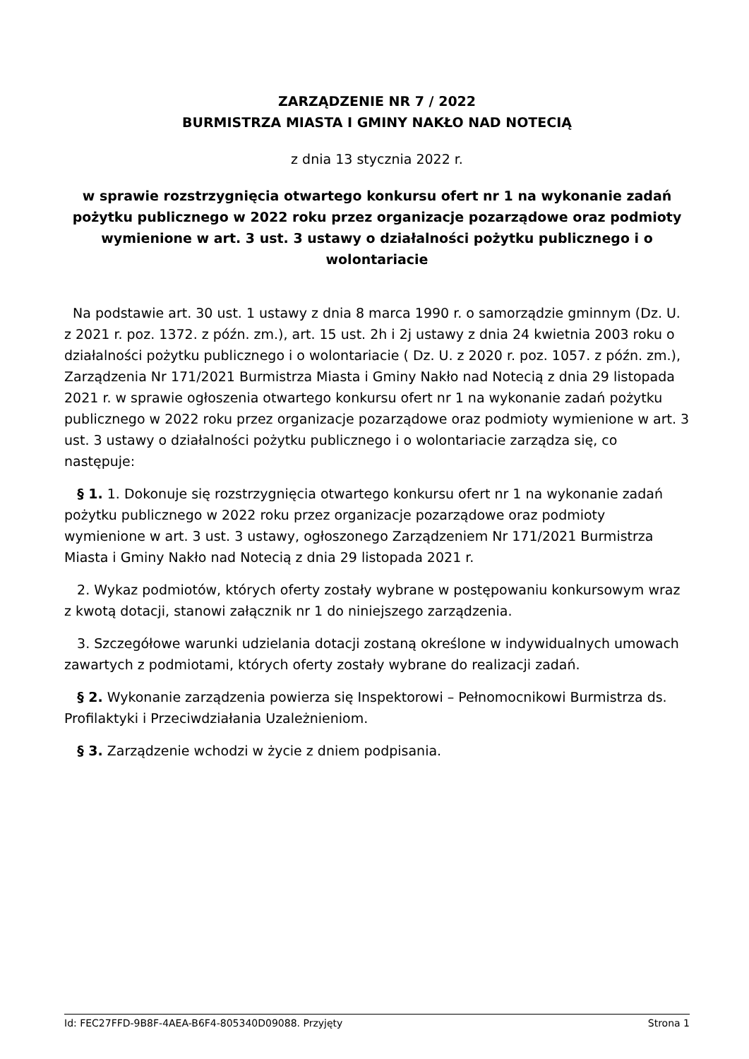ZARZĄDZENIE NR 7 / 2022
BURMISTRZA MIASTA I GMINY NAKŁO NAD NOTECIĄ
z dnia 13 stycznia 2022 r.
w sprawie rozstrzygnięcia otwartego konkursu ofert nr 1 na wykonanie zadań pożytku publicznego w 2022 roku przez organizacje pozarządowe oraz podmioty wymienione w art. 3 ust. 3 ustawy o działalności pożytku publicznego i o wolontariacie
Na podstawie art. 30 ust. 1 ustawy z dnia 8 marca 1990 r. o samorządzie gminnym (Dz. U. z 2021 r. poz. 1372. z późn. zm.), art. 15 ust. 2h i 2j ustawy z dnia 24 kwietnia 2003 roku o działalności pożytku publicznego i o wolontariacie ( Dz. U. z 2020 r. poz. 1057. z późn. zm.), Zarządzenia Nr 171/2021 Burmistrza Miasta i Gminy Nakło nad Notecią z dnia 29 listopada 2021 r. w sprawie ogłoszenia otwartego konkursu ofert nr 1 na wykonanie zadań pożytku publicznego w 2022 roku przez organizacje pozarządowe oraz podmioty wymienione w art. 3 ust. 3 ustawy o działalności pożytku publicznego i o wolontariacie zarządza się, co następuje:
§ 1. 1. Dokonuje się rozstrzygnięcia otwartego konkursu ofert nr 1 na wykonanie zadań pożytku publicznego w 2022 roku przez organizacje pozarządowe oraz podmioty wymienione w art. 3 ust. 3 ustawy, ogłoszonego Zarządzeniem Nr 171/2021 Burmistrza Miasta i Gminy Nakło nad Notecią z dnia 29 listopada 2021 r.
2. Wykaz podmiotów, których oferty zostały wybrane w postępowaniu konkursowym wraz z kwotą dotacji, stanowi załącznik nr 1 do niniejszego zarządzenia.
3. Szczegółowe warunki udzielania dotacji zostaną określone w indywidualnych umowach zawartych z podmiotami, których oferty zostały wybrane do realizacji zadań.
§ 2. Wykonanie zarządzenia powierza się Inspektorowi – Pełnomocnikowi Burmistrza ds. Profilaktyki i Przeciwdziałania Uzależnieniom.
§ 3. Zarządzenie wchodzi w życie z dniem podpisania.
Id: FEC27FFD-9B8F-4AEA-B6F4-805340D09088. Przyjęty Strona 1